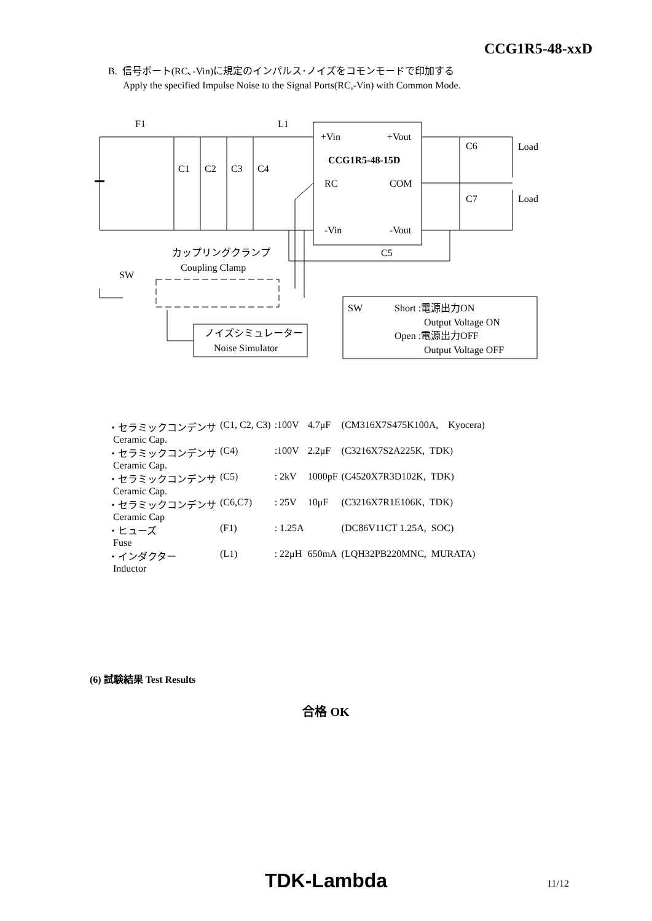CCG1R5-48-xxD
B. 信号ポート(RC､-Vin)に規定のインパルス･ノイズをコモンモードで印加する
Apply the specified Impulse Noise to the Signal Ports(RC,-Vin) with Common Mode.
F1
L1
C1
C2
C3
C4
+Vin
+Vout
CCG1R5-48-15D
RC
COM
-Vin
-Vout
C6
Load
C7
Load
C5
カップリングクランプ
Coupling Clamp
SW
ノイズシミュレーター
Noise Simulator
SW
Short :電源出力ON
Output Voltage ON
Open :電源出力OFF
Output Voltage OFF
| ・セラミックコンデンサ Ceramic Cap. | (C1, C2, C3) | :100V | 4.7μF | (CM316X7S475K100A, Kyocera) |
| ・セラミックコンデンサ Ceramic Cap. | (C4) | :100V | 2.2μF | (C3216X7S2A225K, TDK) |
| ・セラミックコンデンサ Ceramic Cap. | (C5) | : 2kV | 1000pF | (C4520X7R3D102K, TDK) |
| ・セラミックコンデンサ Ceramic Cap | (C6,C7) | : 25V | 10μF | (C3216X7R1E106K, TDK) |
| ・ヒューズ Fuse | (F1) | : 1.25A | | (DC86V11CT 1.25A, SOC) |
| ・インダクター Inductor | (L1) | : 22μH | 650mA | (LQH32PB220MNC, MURATA) |
(6) 試験結果 Test Results
合格 OK
TDK-Lambda 11/12